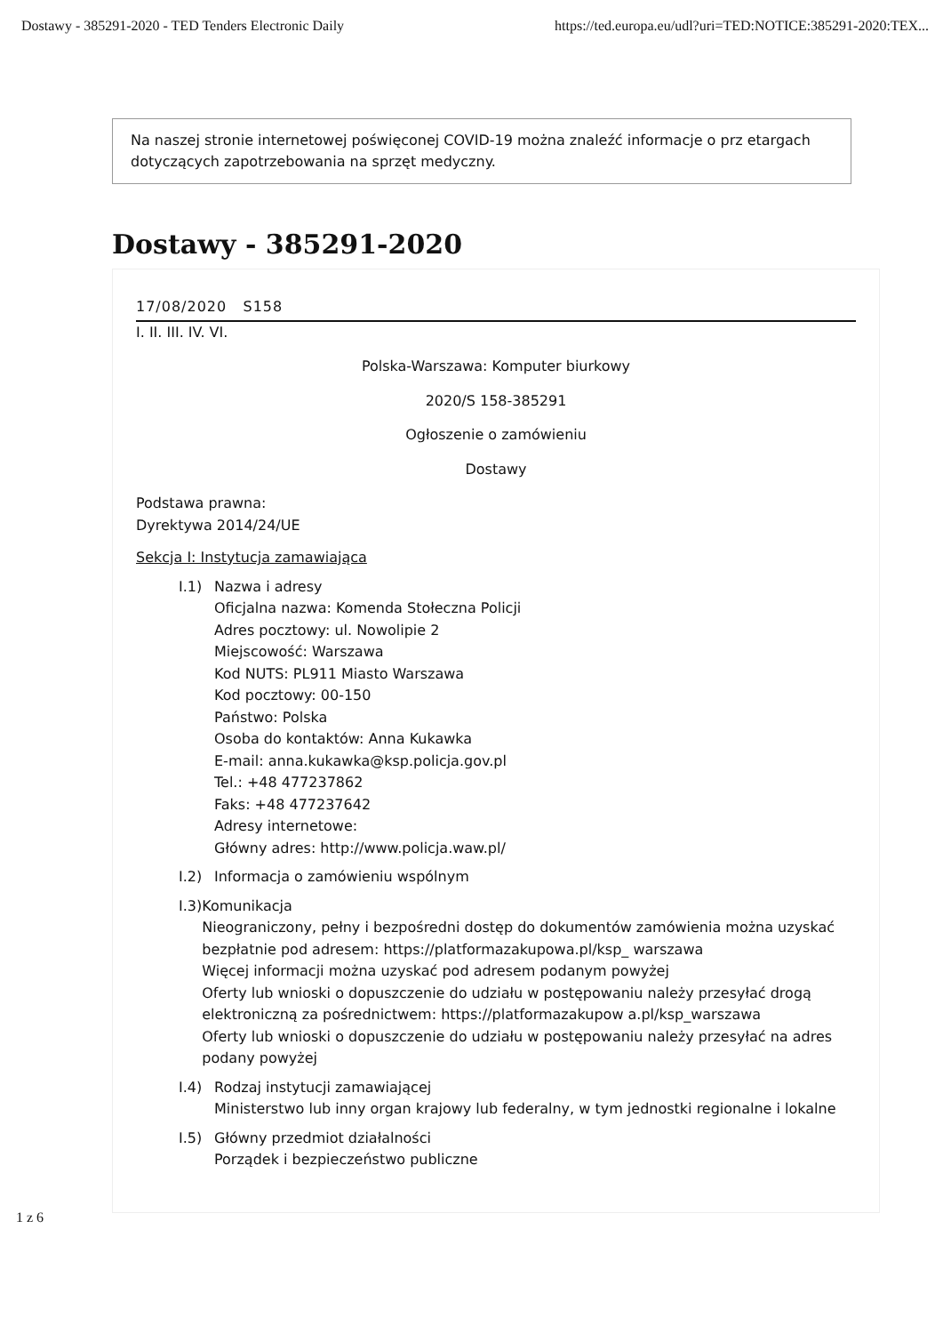Dostawy - 385291-2020 - TED Tenders Electronic Daily https://ted.europa.eu/udl?uri=TED:NOTICE:385291-2020:TEX...
Na naszej stronie internetowej poświęconej COVID-19 można znaleźć informacje o prz etargach dotyczących zapotrzebowania na sprzęt medyczny.
Dostawy - 385291-2020
17/08/2020 S158
I. II. III. IV. VI.
Polska-Warszawa: Komputer biurkowy
2020/S 158-385291
Ogłoszenie o zamówieniu
Dostawy
Podstawa prawna:
Dyrektywa 2014/24/UE
Sekcja I: Instytucja zamawiająca
I.1) Nazwa i adresy
Oficjalna nazwa: Komenda Stołeczna Policji
Adres pocztowy: ul. Nowolipie 2
Miejscowość: Warszawa
Kod NUTS: PL911 Miasto Warszawa
Kod pocztowy: 00-150
Państwo: Polska
Osoba do kontaktów: Anna Kukawka
E-mail: anna.kukawka@ksp.policja.gov.pl
Tel.: +48 477237862
Faks: +48 477237642
Adresy internetowe:
Główny adres: http://www.policja.waw.pl/
I.2) Informacja o zamówieniu wspólnym
I.3) Komunikacja
Nieograniczony, pełny i bezpośredni dostęp do dokumentów zamówienia można uzyskać bezpłatnie pod adresem: https://platformazakupowa.pl/ksp_ warszawa
Więcej informacji można uzyskać pod adresem podanym powyżej
Oferty lub wnioski o dopuszczenie do udziału w postępowaniu należy przesyłać drogą elektroniczną za pośrednictwem: https://platformazakupow a.pl/ksp_warszawa
Oferty lub wnioski o dopuszczenie do udziału w postępowaniu należy przesyłać na adres podany powyżej
I.4) Rodzaj instytucji zamawiającej
Ministerstwo lub inny organ krajowy lub federalny, w tym jednostki regionalne i lokalne
I.5) Główny przedmiot działalności
Porządek i bezpieczeństwo publiczne
1 z 6